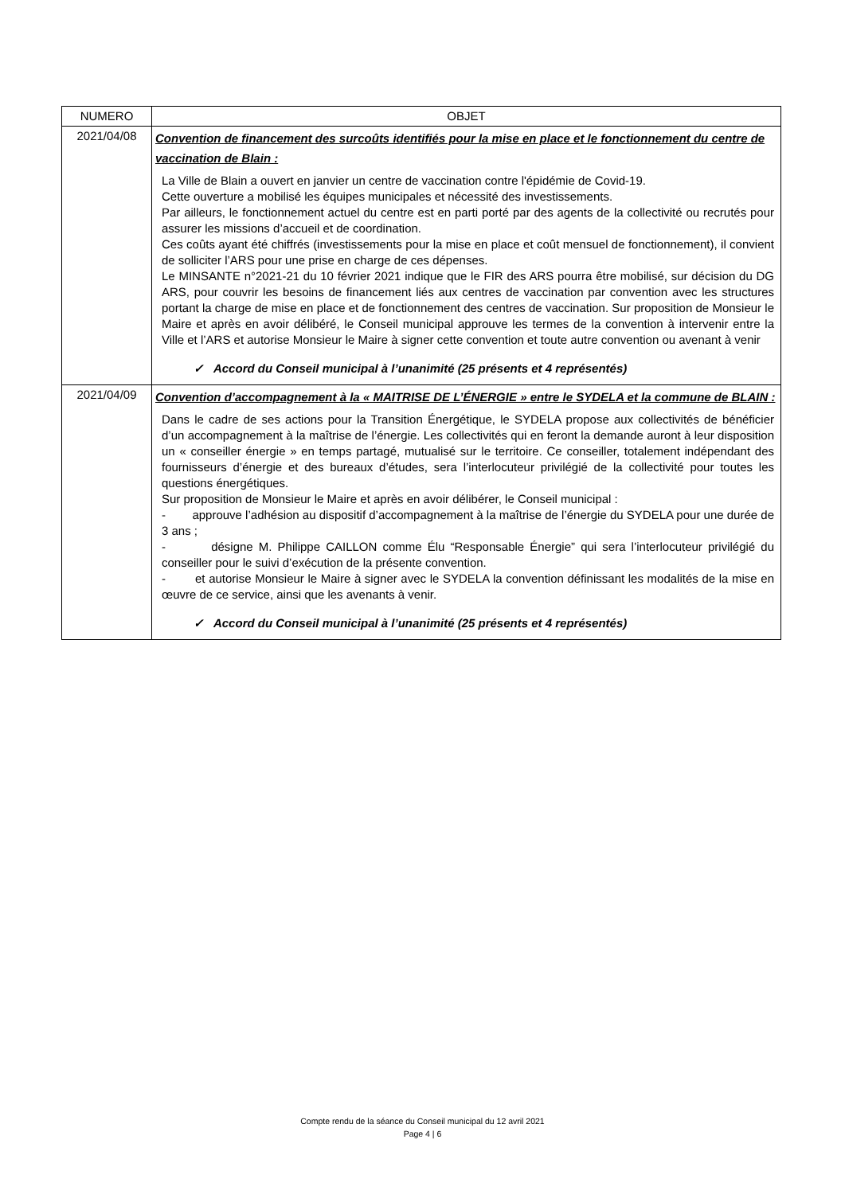| NUMERO | OBJET |
| --- | --- |
| 2021/04/08 | Convention de financement des surcoûts identifiés pour la mise en place et le fonctionnement du centre de vaccination de Blain : La Ville de Blain a ouvert en janvier un centre de vaccination contre l'épidémie de Covid-19. Cette ouverture a mobilisé les équipes municipales et nécessité des investissements. Par ailleurs, le fonctionnement actuel du centre est en parti porté par des agents de la collectivité ou recrutés pour assurer les missions d’accueil et de coordination. Ces coûts ayant été chiffrés (investissements pour la mise en place et coût mensuel de fonctionnement), il convient de solliciter l’ARS pour une prise en charge de ces dépenses. Le MINSANTE n°2021-21 du 10 février 2021 indique que le FIR des ARS pourra être mobilisé, sur décision du DG ARS, pour couvrir les besoins de financement liés aux centres de vaccination par convention avec les structures portant la charge de mise en place et de fonctionnement des centres de vaccination. Sur proposition de Monsieur le Maire et après en avoir délibéré, le Conseil municipal approuve les termes de la convention à intervenir entre la Ville et l’ARS et autorise Monsieur le Maire à signer cette convention et toute autre convention ou avenant à venir ✓ Accord du Conseil municipal à l’unanimité (25 présents et 4 représentés) |
| 2021/04/09 | Convention d’accompagnement à la « MAITRISE DE L’ÉNERGIE » entre le SYDELA et la commune de BLAIN : Dans le cadre de ses actions pour la Transition Énergétique, le SYDELA propose aux collectivités de bénéficier d’un accompagnement à la maîtrise de l’énergie. Les collectivités qui en feront la demande auront à leur disposition un « conseiller énergie » en temps partagé, mutualisé sur le territoire. Ce conseiller, totalement indépendant des fournisseurs d’énergie et des bureaux d’études, sera l’interlocuteur privilégié de la collectivité pour toutes les questions énergétiques. Sur proposition de Monsieur le Maire et après en avoir délibérer, le Conseil municipal : - approuve l’adhésion au dispositif d’accompagnement à la maîtrise de l’énergie du SYDELA pour une durée de 3 ans ; - désigne M. Philippe CAILLON comme Élu “Responsable Énergie” qui sera l’interlocuteur privilégié du conseiller pour le suivi d’exécution de la présente convention. - et autorise Monsieur le Maire à signer avec le SYDELA la convention définissant les modalités de la mise en œuvre de ce service, ainsi que les avenants à venir. ✓ Accord du Conseil municipal à l’unanimité (25 présents et 4 représentés) |
Compte rendu de la séance du Conseil municipal du 12 avril 2021
Page 4 | 6